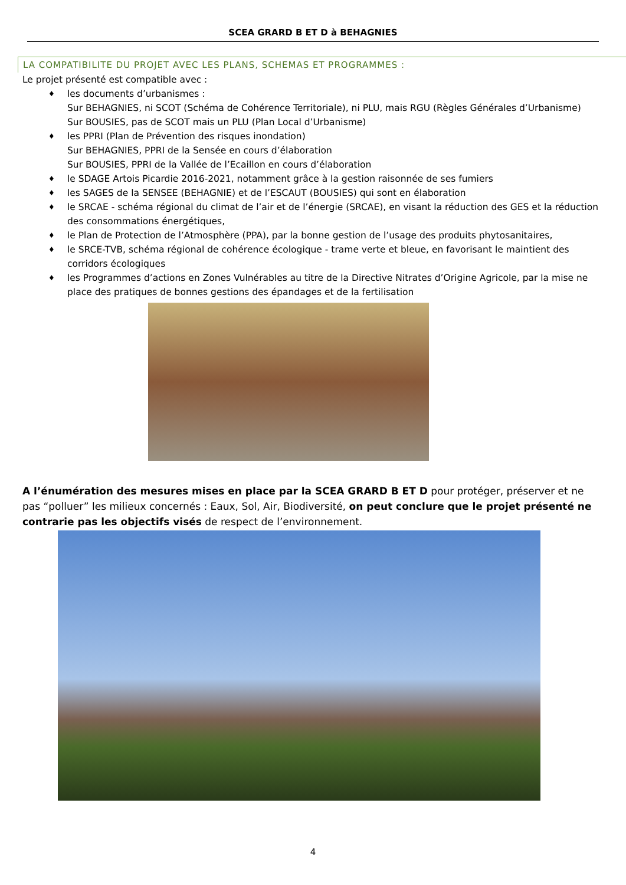SCEA GRARD B ET D à BEHAGNIES
LA COMPATIBILITE DU PROJET AVEC LES PLANS, SCHEMAS ET PROGRAMMES :
Le projet présenté est compatible avec :
♦ les documents d’urbanismes :
Sur BEHAGNIES, ni SCOT (Schéma de Cohérence Territoriale), ni PLU, mais RGU (Règles Générales d’Urbanisme)
Sur BOUSIES, pas de SCOT mais un PLU (Plan Local d’Urbanisme)
♦ les PPRI (Plan de Prévention des risques inondation)
Sur BEHAGNIES, PPRI de la Sensée en cours d’élaboration
Sur BOUSIES, PPRI de la Vallée de l’Ecaillon en cours d’élaboration
♦ le SDAGE Artois Picardie 2016-2021, notamment grâce à la gestion raisonnée de ses fumiers
♦ les SAGES de la SENSEE (BEHAGNIE) et de l’ESCAUT (BOUSIES) qui sont en élaboration
♦ le SRCAE - schéma régional du climat de l’air et de l’énergie (SRCAE), en visant la réduction des GES et la réduction des consommations énergétiques,
♦ le Plan de Protection de l’Atmosphère (PPA), par la bonne gestion de l’usage des produits phytosanitaires,
♦ le SRCE-TVB, schéma régional de cohérence écologique - trame verte et bleue, en favorisant le maintient des corridors écologiques
♦ les Programmes d’actions en Zones Vulnérables au titre de la Directive Nitrates d’Origine Agricole, par la mise ne place des pratiques de bonnes gestions des épandages et de la fertilisation
A l’énumération des mesures mises en place par la SCEA GRARD B ET D pour protéger, préserver et ne pas “polluer” les milieux concernés : Eaux, Sol, Air, Biodiversité, on peut conclure que le projet présenté ne contrarie pas les objectifs visés de respect de l’environnement.
4